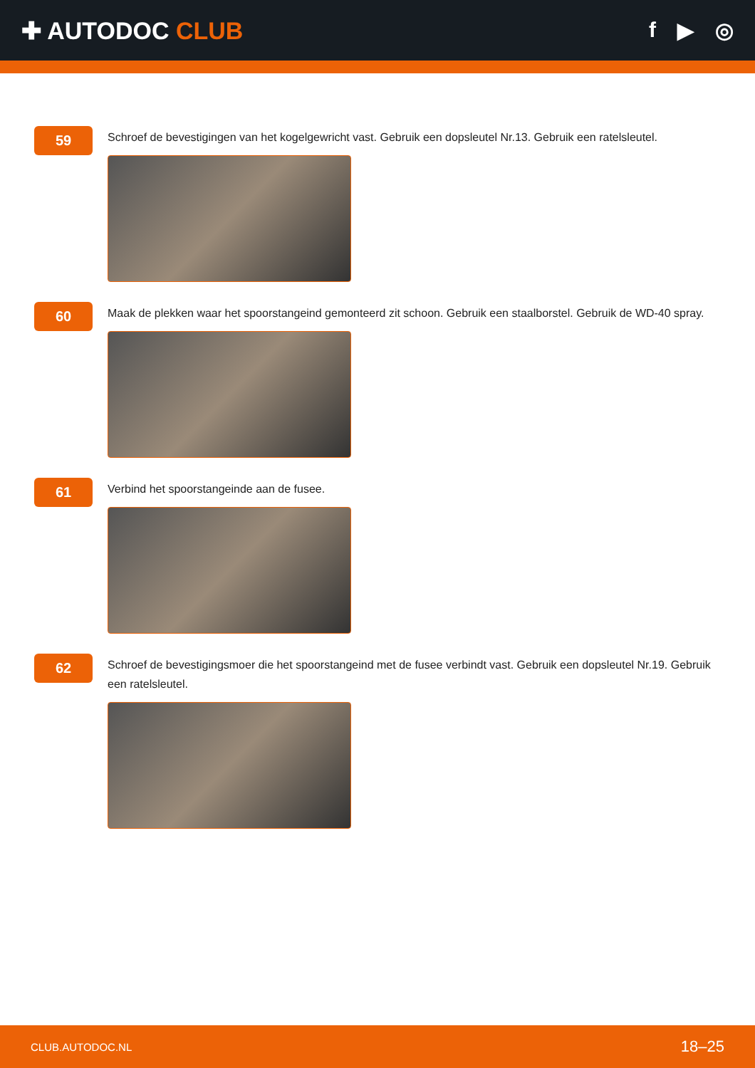✚ AUTODOC CLUB f ▶ ◎
59
Schroef de bevestigingen van het kogelgewricht vast. Gebruik een dopsleutel Nr.13. Gebruik een ratelsleutel.
60
Maak de plekken waar het spoorstangeind gemonteerd zit schoon. Gebruik een staalborstel. Gebruik de WD-40 spray.
61
Verbind het spoorstangeinde aan de fusee.
62
Schroef de bevestigingsmoer die het spoorstangeind met de fusee verbindt vast. Gebruik een dopsleutel Nr.19. Gebruik een ratelsleutel.
CLUB.AUTODOC.NL 18–25